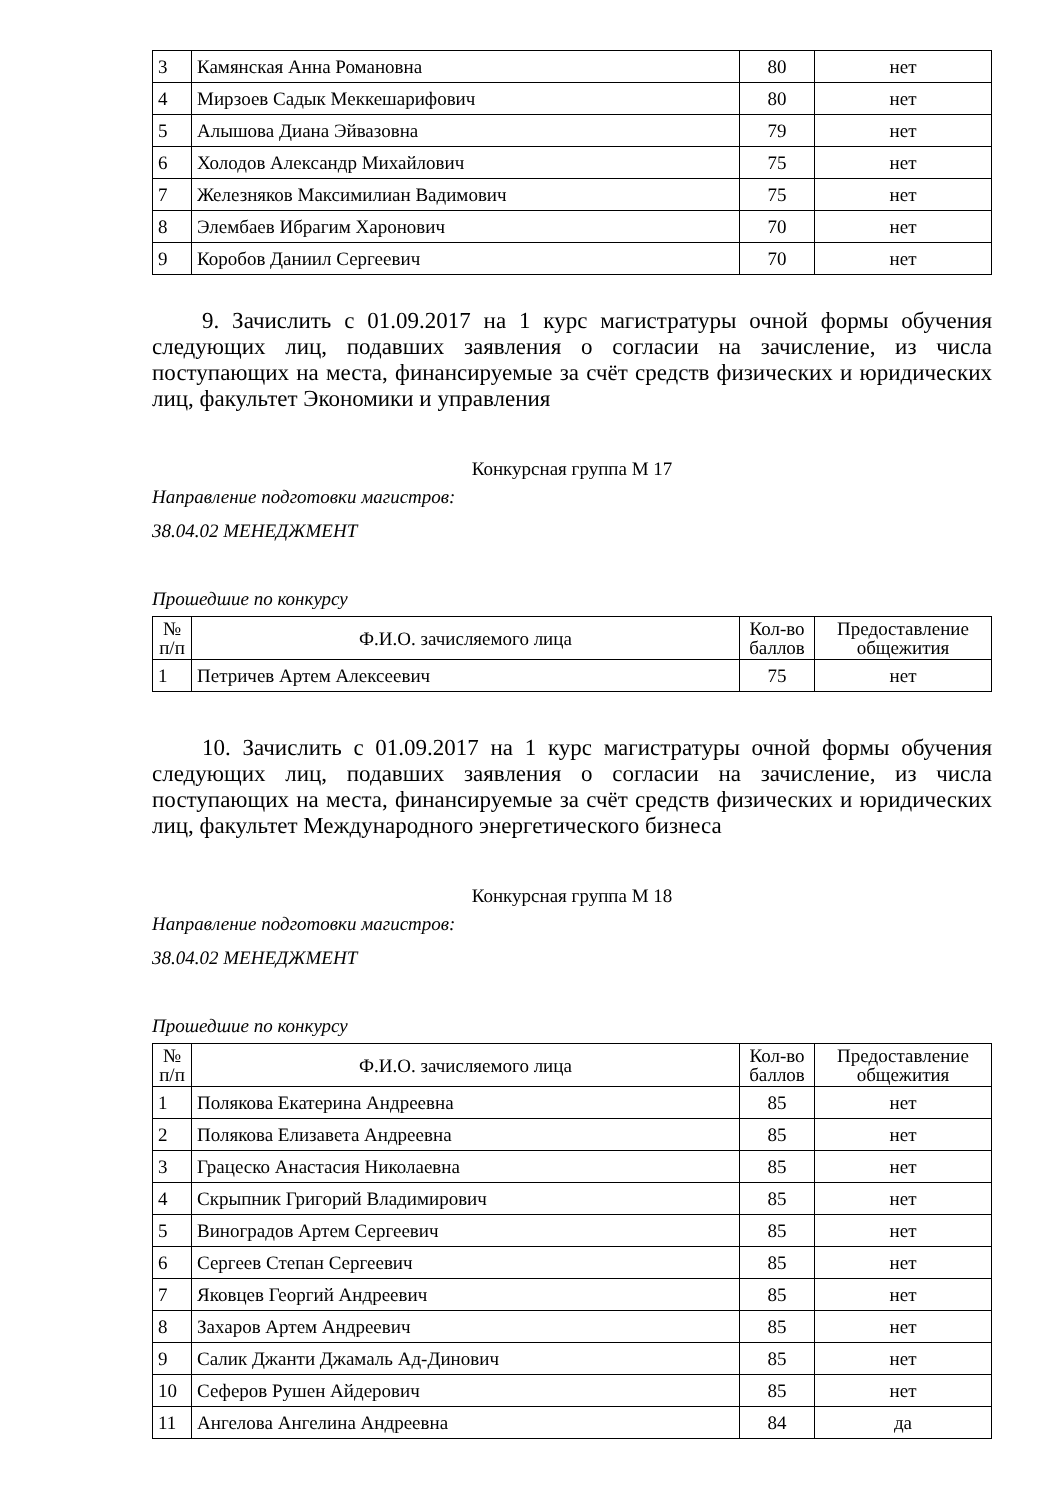| 3 | Камянская Анна Романовна | 80 | нет |
| 4 | Мирзоев Садык Меккешарифович | 80 | нет |
| 5 | Алышова Диана Эйвазовна | 79 | нет |
| 6 | Холодов Александр Михайлович | 75 | нет |
| 7 | Железняков Максимилиан Вадимович | 75 | нет |
| 8 | Элембаев Ибрагим Харонович | 70 | нет |
| 9 | Коробов Даниил Сергеевич | 70 | нет |
9. Зачислить с 01.09.2017 на 1 курс магистратуры очной формы обучения следующих лиц, подавших заявления о согласии на зачисление, из числа поступающих на места, финансируемые за счёт средств физических и юридических лиц, факультет Экономики и управления
Конкурсная группа М 17
Направление подготовки магистров:
38.04.02 МЕНЕДЖМЕНТ
Прошедшие по конкурсу
| № п/п | Ф.И.О. зачисляемого лица | Кол-во баллов | Предоставление общежития |
| --- | --- | --- | --- |
| 1 | Петричев Артем Алексеевич | 75 | нет |
10. Зачислить с 01.09.2017 на 1 курс магистратуры очной формы обучения следующих лиц, подавших заявления о согласии на зачисление, из числа поступающих на места, финансируемые за счёт средств физических и юридических лиц, факультет Международного энергетического бизнеса
Конкурсная группа М 18
Направление подготовки магистров:
38.04.02 МЕНЕДЖМЕНТ
Прошедшие по конкурсу
| № п/п | Ф.И.О. зачисляемого лица | Кол-во баллов | Предоставление общежития |
| --- | --- | --- | --- |
| 1 | Полякова Екатерина Андреевна | 85 | нет |
| 2 | Полякова Елизавета Андреевна | 85 | нет |
| 3 | Грацеско Анастасия Николаевна | 85 | нет |
| 4 | Скрыпник Григорий Владимирович | 85 | нет |
| 5 | Виноградов Артем Сергеевич | 85 | нет |
| 6 | Сергеев Степан Сергеевич | 85 | нет |
| 7 | Яковцев Георгий Андреевич | 85 | нет |
| 8 | Захаров Артем Андреевич | 85 | нет |
| 9 | Салик Джанти Джамаль Ад-Динович | 85 | нет |
| 10 | Сеферов Рушен Айдерович | 85 | нет |
| 11 | Ангелова Ангелина Андреевна | 84 | да |